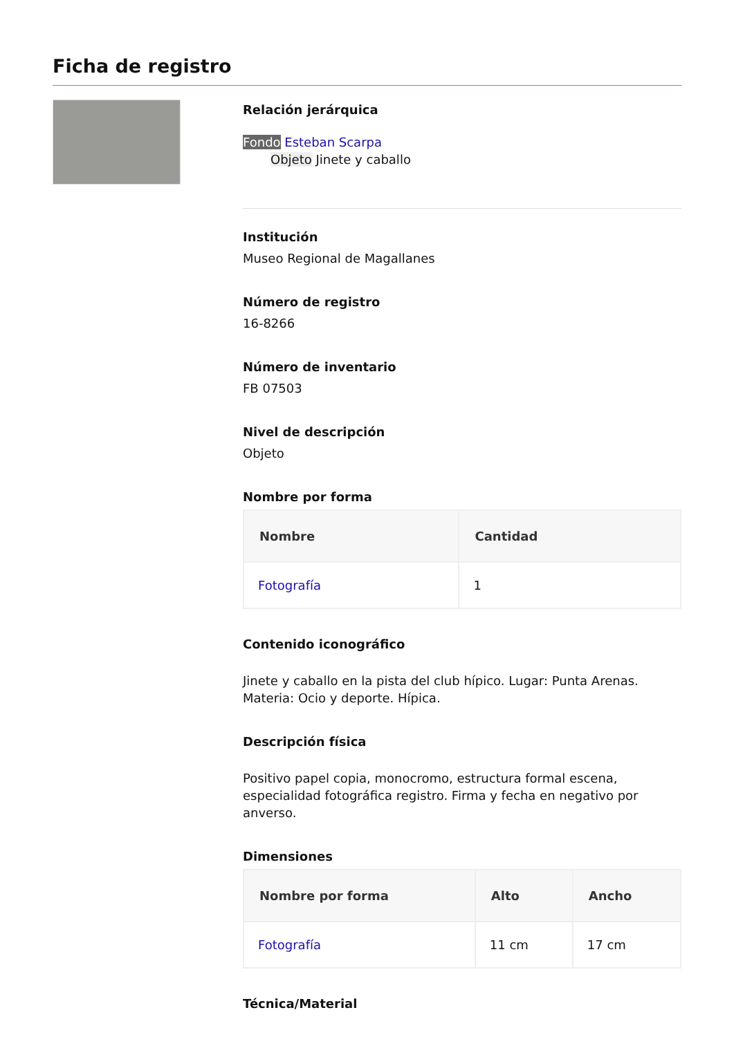Ficha de registro
Relación jerárquica
Fondo Esteban Scarpa
Objeto Jinete y caballo
Institución
Museo Regional de Magallanes
Número de registro
16-8266
Número de inventario
FB 07503
Nivel de descripción
Objeto
Nombre por forma
| Nombre | Cantidad |
| --- | --- |
| Fotografía | 1 |
Contenido iconográfico
Jinete y caballo en la pista del club hípico. Lugar: Punta Arenas. Materia: Ocio y deporte. Hípica.
Descripción física
Positivo papel copia, monocromo, estructura formal escena, especialidad fotográfica registro. Firma y fecha en negativo por anverso.
Dimensiones
| Nombre por forma | Alto | Ancho |
| --- | --- | --- |
| Fotografía | 11 cm | 17 cm |
Técnica/Material